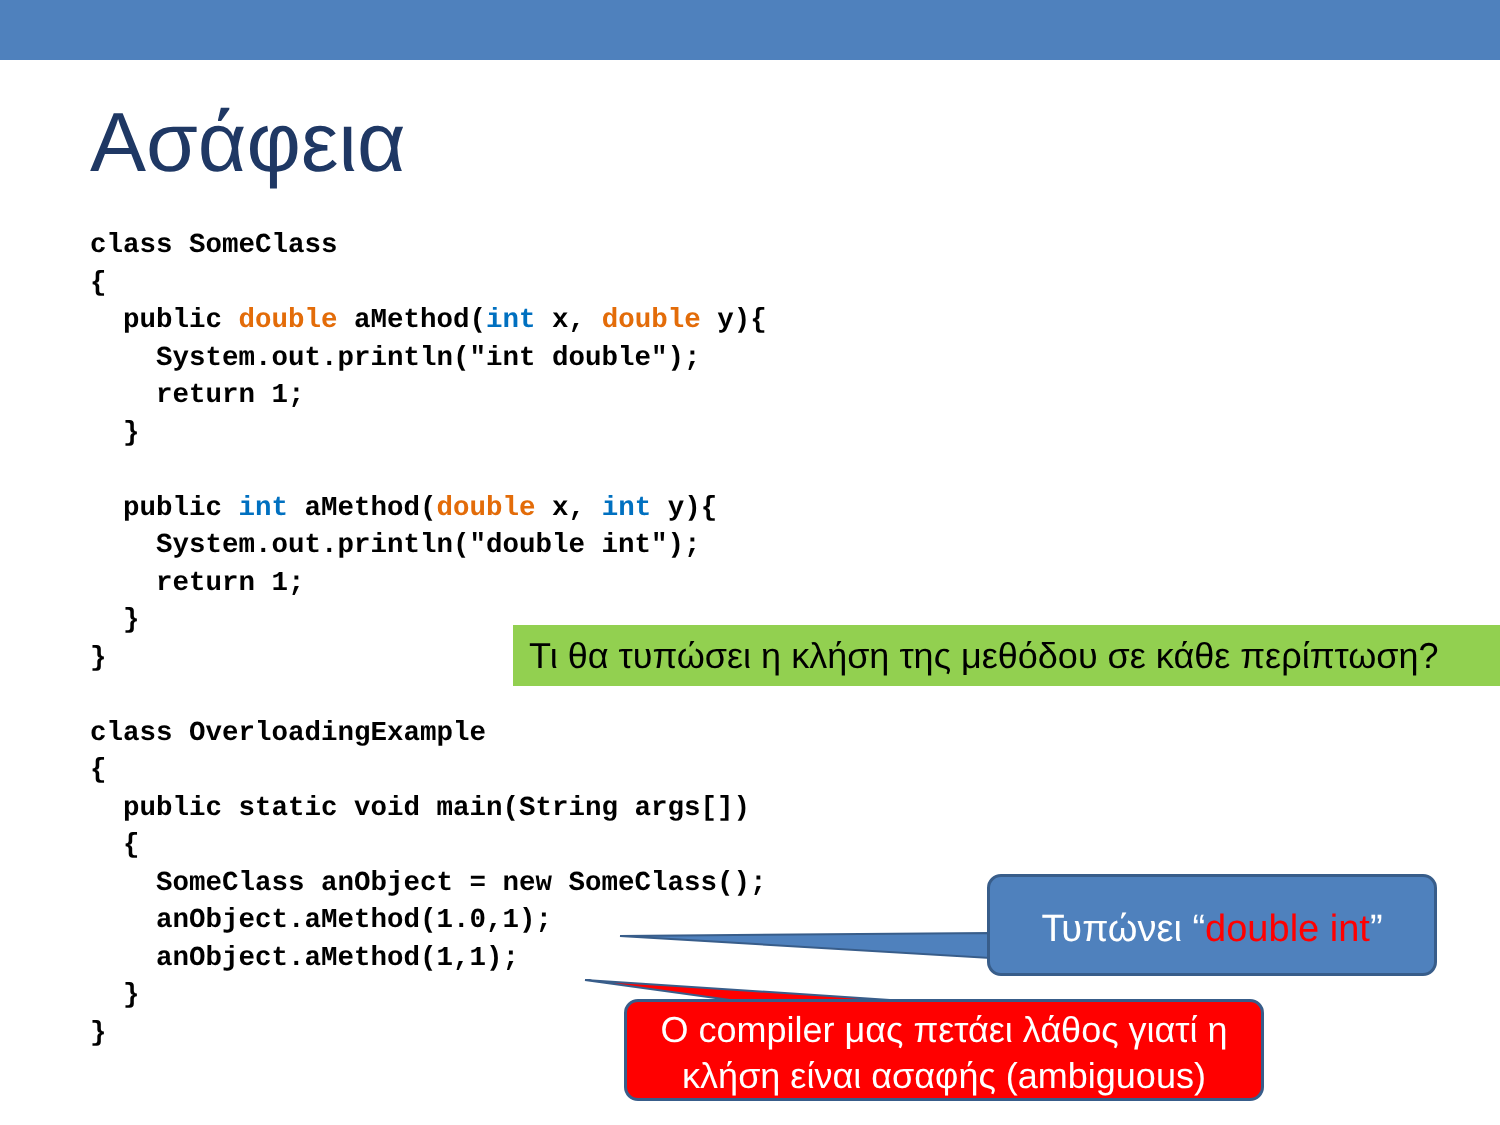Ασάφεια
class SomeClass
{
  public double aMethod(int x, double y){
    System.out.println("int double");
    return 1;
  }

  public int aMethod(double x, int y){
    System.out.println("double int");
    return 1;
  }
}

class OverloadingExample
{
  public static void main(String args[])
  {
    SomeClass anObject = new SomeClass();
    anObject.aMethod(1.0,1);
    anObject.aMethod(1,1);
  }
}
Τι θα τυπώσει η κλήση της μεθόδου σε κάθε περίπτωση?
Τυπώνει “double int”
O compiler μας πετάει λάθος γιατί η κλήση είναι ασαφής (ambiguous)